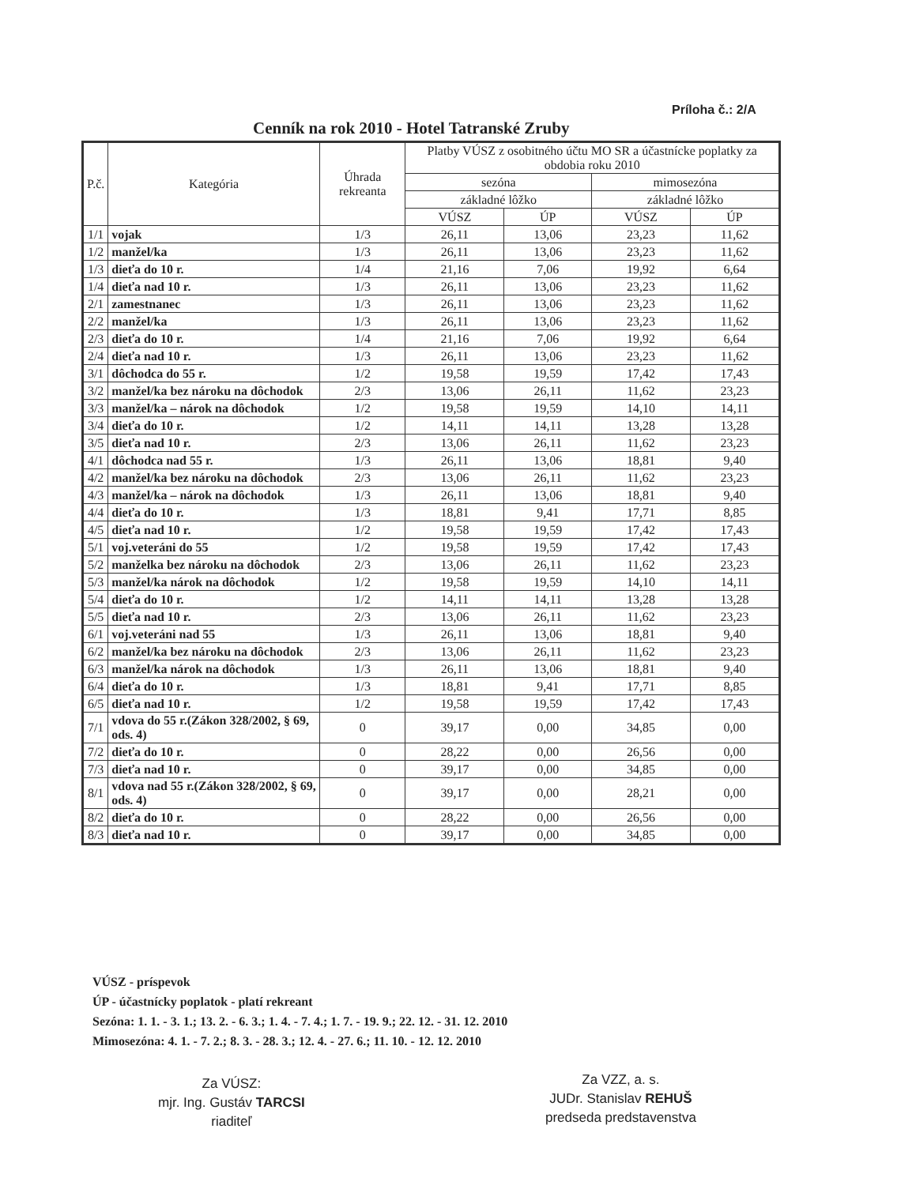Príloha č.: 2/A
Cenník na rok 2010 - Hotel Tatranské Zruby
| P.č. | Kategória | Úhrada rekreanta | Platby VÚSZ z osobitného účtu MO SR a účastnícke poplatky za obdobia roku 2010 | | | |
| --- | --- | --- | --- | --- | --- | --- |
| | | | sezóna | | mimosezóna | |
| | | | základné lôžko | | základné lôžko | |
| | | | VÚSZ | ÚP | VÚSZ | ÚP |
| 1/1 | vojak | 1/3 | 26,11 | 13,06 | 23,23 | 11,62 |
| 1/2 | manžel/ka | 1/3 | 26,11 | 13,06 | 23,23 | 11,62 |
| 1/3 | dieťa do 10 r. | 1/4 | 21,16 | 7,06 | 19,92 | 6,64 |
| 1/4 | dieťa nad 10 r. | 1/3 | 26,11 | 13,06 | 23,23 | 11,62 |
| 2/1 | zamestnanec | 1/3 | 26,11 | 13,06 | 23,23 | 11,62 |
| 2/2 | manžel/ka | 1/3 | 26,11 | 13,06 | 23,23 | 11,62 |
| 2/3 | dieťa do 10 r. | 1/4 | 21,16 | 7,06 | 19,92 | 6,64 |
| 2/4 | dieťa nad 10 r. | 1/3 | 26,11 | 13,06 | 23,23 | 11,62 |
| 3/1 | dôchodca do 55 r. | 1/2 | 19,58 | 19,59 | 17,42 | 17,43 |
| 3/2 | manžel/ka bez nároku na dôchodok | 2/3 | 13,06 | 26,11 | 11,62 | 23,23 |
| 3/3 | manžel/ka – nárok na dôchodok | 1/2 | 19,58 | 19,59 | 14,10 | 14,11 |
| 3/4 | dieťa do 10 r. | 1/2 | 14,11 | 14,11 | 13,28 | 13,28 |
| 3/5 | dieťa nad 10 r. | 2/3 | 13,06 | 26,11 | 11,62 | 23,23 |
| 4/1 | dôchodca nad 55 r. | 1/3 | 26,11 | 13,06 | 18,81 | 9,40 |
| 4/2 | manžel/ka bez nároku na dôchodok | 2/3 | 13,06 | 26,11 | 11,62 | 23,23 |
| 4/3 | manžel/ka – nárok na dôchodok | 1/3 | 26,11 | 13,06 | 18,81 | 9,40 |
| 4/4 | dieťa do 10 r. | 1/3 | 18,81 | 9,41 | 17,71 | 8,85 |
| 4/5 | dieťa nad 10 r. | 1/2 | 19,58 | 19,59 | 17,42 | 17,43 |
| 5/1 | voj.veteráni do 55 | 1/2 | 19,58 | 19,59 | 17,42 | 17,43 |
| 5/2 | manželka bez nároku na dôchodok | 2/3 | 13,06 | 26,11 | 11,62 | 23,23 |
| 5/3 | manžel/ka nárok na dôchodok | 1/2 | 19,58 | 19,59 | 14,10 | 14,11 |
| 5/4 | dieťa do 10 r. | 1/2 | 14,11 | 14,11 | 13,28 | 13,28 |
| 5/5 | dieťa nad 10 r. | 2/3 | 13,06 | 26,11 | 11,62 | 23,23 |
| 6/1 | voj.veteráni nad 55 | 1/3 | 26,11 | 13,06 | 18,81 | 9,40 |
| 6/2 | manžel/ka bez nároku na dôchodok | 2/3 | 13,06 | 26,11 | 11,62 | 23,23 |
| 6/3 | manžel/ka nárok na dôchodok | 1/3 | 26,11 | 13,06 | 18,81 | 9,40 |
| 6/4 | dieťa do 10 r. | 1/3 | 18,81 | 9,41 | 17,71 | 8,85 |
| 6/5 | dieťa nad 10 r. | 1/2 | 19,58 | 19,59 | 17,42 | 17,43 |
| 7/1 | vdova do 55 r.(Zákon 328/2002, § 69, ods. 4) | 0 | 39,17 | 0,00 | 34,85 | 0,00 |
| 7/2 | dieťa do 10 r. | 0 | 28,22 | 0,00 | 26,56 | 0,00 |
| 7/3 | dieťa nad 10 r. | 0 | 39,17 | 0,00 | 34,85 | 0,00 |
| 8/1 | vdova nad 55 r.(Zákon 328/2002, § 69, ods. 4) | 0 | 39,17 | 0,00 | 28,21 | 0,00 |
| 8/2 | dieťa do 10 r. | 0 | 28,22 | 0,00 | 26,56 | 0,00 |
| 8/3 | dieťa nad 10 r. | 0 | 39,17 | 0,00 | 34,85 | 0,00 |
VÚSZ - príspevok
ÚP - účastnícky poplatok - platí rekreant
Sezóna: 1. 1. - 3. 1.; 13. 2. - 6. 3.; 1. 4. - 7. 4.; 1. 7. - 19. 9.; 22. 12. - 31. 12. 2010
Mimosezóna: 4. 1. - 7. 2.; 8. 3. - 28. 3.; 12. 4. - 27. 6.; 11. 10. - 12. 12. 2010
Za VÚSZ:
mjr. Ing. Gustáv TARCSI
riaditeľ
Za VZZ, a. s.
JUDr. Stanislav REHUŠ
predseda predstavenstva